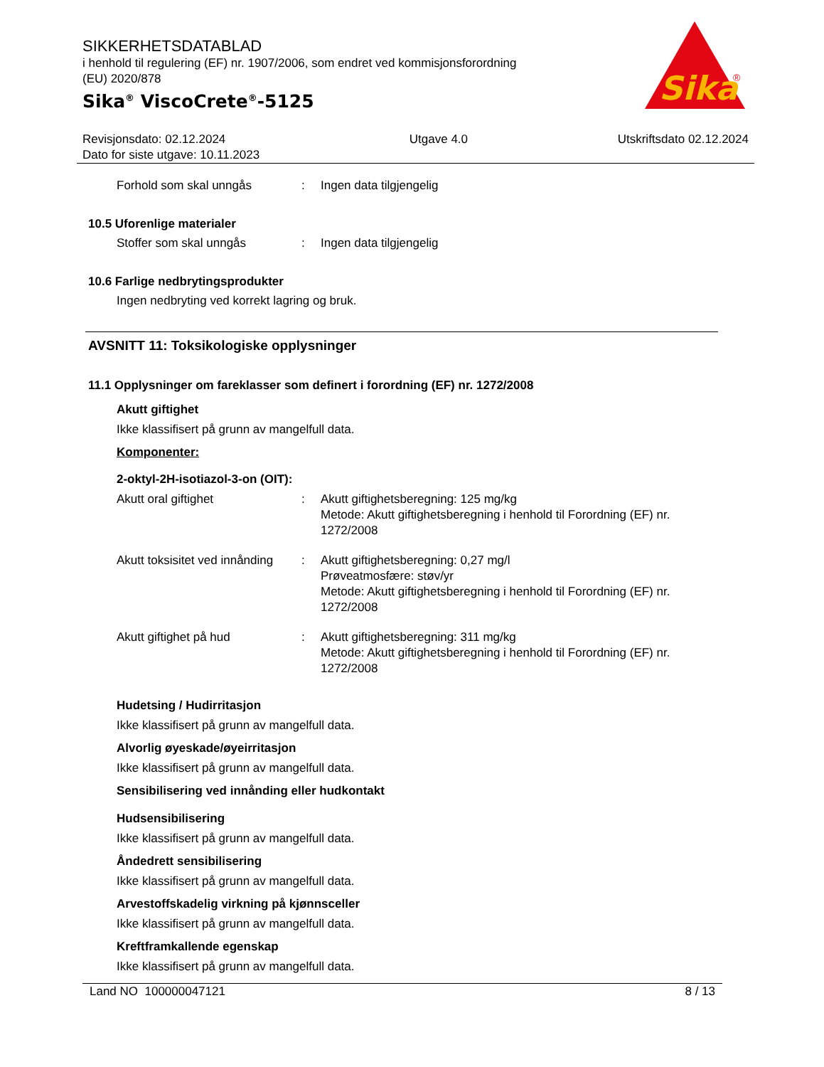Sika
®
SIKKERHETSDATABLAD
i henhold til regulering (EF) nr. 1907/2006, som endret ved kommisjonsforordning
(EU) 2020/878
Sika<sup>®</sup> ViscoCrete<sup>®</sup>-5125
Revisjonsdato: 02.12.2024
Dato for siste utgave: 10.11.2023 Utgave 4.0 Utskriftsdato 02.12.2024
Forhold som skal unngås: Ingen data tilgjengelig
10.5 Uforenlige materialer
Stoffer som skal unngås: Ingen data tilgjengelig
10.6 Farlige nedbrytingsprodukter
Ingen nedbryting ved korrekt lagring og bruk.
AVSNITT 11: Toksikologiske opplysninger
11.1 Opplysninger om fareklasser som definert i forordning (EF) nr. 1272/2008
Akutt giftighet
Ikke klassifisert på grunn av mangelfull data.
Komponenter:
2-oktyl-2H-isotiazol-3-on (OIT):
Akutt oral giftighet: Akutt giftighetsberegning: 125 mg/kg
Metode: Akutt giftighetsberegning i henhold til Forordning (EF) nr. 1272/2008
Akutt toksisitet ved innånding: Akutt giftighetsberegning: 0,27 mg/l
Prøveatmosfære: støv/yr
Metode: Akutt giftighetsberegning i henhold til Forordning (EF) nr. 1272/2008
Akutt giftighet på hud: Akutt giftighetsberegning: 311 mg/kg
Metode: Akutt giftighetsberegning i henhold til Forordning (EF) nr. 1272/2008
Hudetsing / Hudirritasjon
Ikke klassifisert på grunn av mangelfull data.
Alvorlig øyeskade/øyeirritasjon
Ikke klassifisert på grunn av mangelfull data.
Sensibilisering ved innånding eller hudkontakt
Hudsensibilisering
Ikke klassifisert på grunn av mangelfull data.
Åndedrett sensibilisering
Ikke klassifisert på grunn av mangelfull data.
Arvestoffskadelig virkning på kjønnsceller
Ikke klassifisert på grunn av mangelfull data.
Kreftframkallende egenskap
Ikke klassifisert på grunn av mangelfull data.
Land NO 100000047121 8 / 13